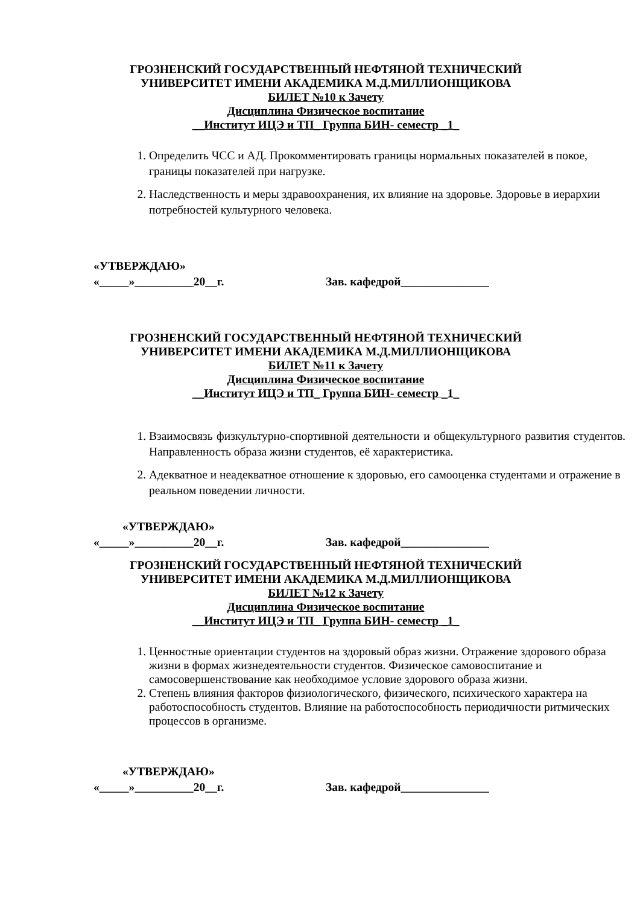ГРОЗНЕНСКИЙ ГОСУДАРСТВЕННЫЙ НЕФТЯНОЙ ТЕХНИЧЕСКИЙ
УНИВЕРСИТЕТ ИМЕНИ АКАДЕМИКА М.Д.МИЛЛИОНЩИКОВА
БИЛЕТ №10 к Зачету
Дисциплина Физическое воспитание
__Институт ИЦЭ и ТП_ Группа БИН- семестр _1_
1. Определить ЧСС и АД. Прокомментировать границы нормальных показателей в покое, границы показателей при нагрузке.
2. Наследственность и меры здравоохранения, их влияние на здоровье. Здоровье в иерархии потребностей культурного человека.
«УТВЕРЖДАЮ»
«_____»__________20__г. Зав. кафедрой_______________
ГРОЗНЕНСКИЙ ГОСУДАРСТВЕННЫЙ НЕФТЯНОЙ ТЕХНИЧЕСКИЙ
УНИВЕРСИТЕТ ИМЕНИ АКАДЕМИКА М.Д.МИЛЛИОНЩИКОВА
БИЛЕТ №11 к Зачету
Дисциплина Физическое воспитание
__Институт ИЦЭ и ТП_ Группа БИН- семестр _1_
1. Взаимосвязь физкультурно-спортивной деятельности и общекультурного развития студентов. Направленность образа жизни студентов, её характеристика.
2. Адекватное и неадекватное отношение к здоровью, его самооценка студентами и отражение в реальном поведении личности.
«УТВЕРЖДАЮ»
«_____»__________20__г. Зав. кафедрой_______________
ГРОЗНЕНСКИЙ ГОСУДАРСТВЕННЫЙ НЕФТЯНОЙ ТЕХНИЧЕСКИЙ
УНИВЕРСИТЕТ ИМЕНИ АКАДЕМИКА М.Д.МИЛЛИОНЩИКОВА
БИЛЕТ №12 к Зачету
Дисциплина Физическое воспитание
__Институт ИЦЭ и ТП_ Группа БИН- семестр _1_
1. Ценностные ориентации студентов на здоровый образ жизни. Отражение здорового образа жизни в формах жизнедеятельности студентов. Физическое самовоспитание и самосовершенствование как необходимое условие здорового образа жизни.
2. Степень влияния факторов физиологического, физического, психического характера на работоспособность студентов. Влияние на работоспособность периодичности ритмических процессов в организме.
«УТВЕРЖДАЮ»
«_____»__________20__г. Зав. кафедрой_______________